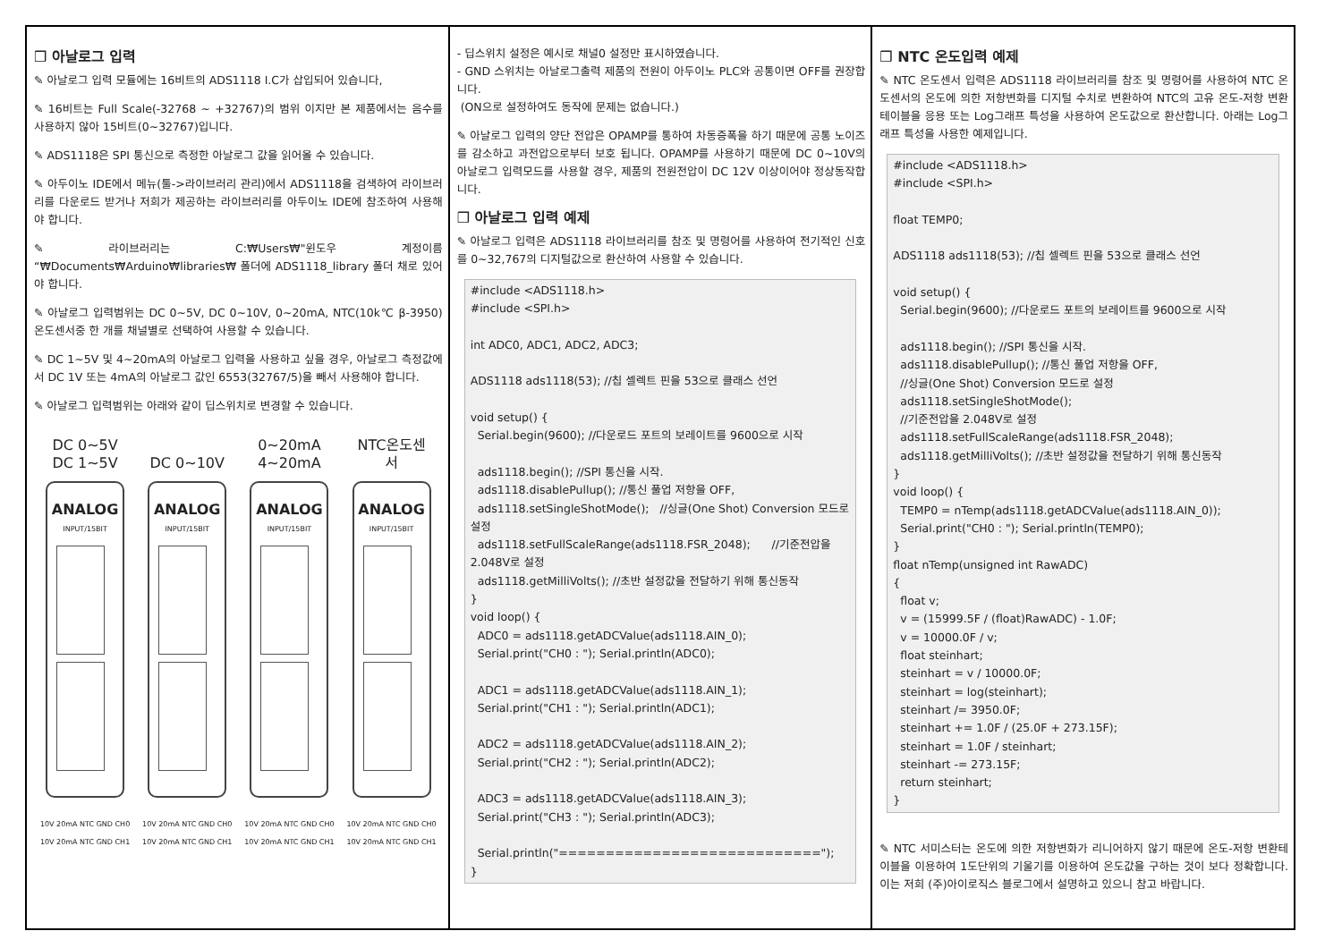❒ 아날로그 입력
✎ 아날로그 입력 모듈에는 16비트의 ADS1118 I.C가 삽입되어 있습니다,
✎ 16비트는 Full Scale(-32768 ~ +32767)의 범위 이지만 본 제품에서는 음수를 사용하지 않아 15비트(0~32767)입니다.
✎ ADS1118은 SPI 통신으로 측정한 아날로그 값을 읽어올 수 있습니다.
✎ 아두이노 IDE에서 메뉴(툴->라이브러리 관리)에서 ADS1118을 검색하여 라이브러리를 다운로드 받거나 저희가 제공하는 라이브러리를 아두이노 IDE에 참조하여 사용해야 합니다.
✎ 라이브러리는 C:₩Users₩"윈도우 계정이름 “₩Documents₩Arduino₩libraries₩ 폴더에 ADS1118_library 폴더 채로 있어야 합니다.
✎ 아날로그 입력범위는 DC 0~5V, DC 0~10V, 0~20mA, NTC(10k℃ β-3950) 온도센서중 한 개를 채널별로 선택하여 사용할 수 있습니다.
✎ DC 1~5V 및 4~20mA의 아날로그 입력을 사용하고 싶을 경우, 아날로그 측정값에서 DC 1V 또는 4mA의 아날로그 값인 6553(32767/5)을 빼서 사용해야 합니다.
✎ 아날로그 입력범위는 아래와 같이 딥스위치로 변경할 수 있습니다.
DC 0~5V
DC 1~5V
ANALOG
INPUT/15BIT
DC 0~10V
ANALOG
INPUT/15BIT
0~20mA
4~20mA
ANALOG
INPUT/15BIT
NTC온도센서
ANALOG
INPUT/15BIT
10V 20mA NTC GND CH0
10V 20mA NTC GND CH1
10V 20mA NTC GND CH0
10V 20mA NTC GND CH1
10V 20mA NTC GND CH0
10V 20mA NTC GND CH1
10V 20mA NTC GND CH0
10V 20mA NTC GND CH1
- 딥스위치 설정은 예시로 채널0 설정만 표시하였습니다.
- GND 스위치는 아날로그출력 제품의 전원이 아두이노 PLC와 공통이면 OFF를 권장합니다.
(ON으로 설정하여도 동작에 문제는 없습니다.)
✎ 아날로그 입력의 양단 전압은 OPAMP를 통하여 차동증폭을 하기 때문에 공통 노이즈를 감소하고 과전압으로부터 보호 됩니다. OPAMP를 사용하기 때문에 DC 0~10V의 아날로그 입력모드를 사용할 경우, 제품의 전원전압이 DC 12V 이상이어야 정상동작합니다.
❒ 아날로그 입력 예제
✎ 아날로그 입력은 ADS1118 라이브러리를 참조 및 명령어를 사용하여 전기적인 신호를 0~32,767의 디지털값으로 환산하여 사용할 수 있습니다.
#include <ADS1118.h>
#include <SPI.h>

int ADC0, ADC1, ADC2, ADC3;

ADS1118 ads1118(53); //칩 셀렉트 핀을 53으로 클래스 선언

void setup() {
  Serial.begin(9600); //다운로드 포트의 보레이트를 9600으로 시작

  ads1118.begin(); //SPI 통신을 시작.
  ads1118.disablePullup(); //통신 풀업 저항을 OFF,
  ads1118.setSingleShotMode();   //싱글(One Shot) Conversion 모드로 설정
  ads1118.setFullScaleRange(ads1118.FSR_2048);      //기준전압을 2.048V로 설정
  ads1118.getMilliVolts(); //초반 설정값을 전달하기 위해 통신동작
}
void loop() {
  ADC0 = ads1118.getADCValue(ads1118.AIN_0);
  Serial.print("CH0 : "); Serial.println(ADC0);

  ADC1 = ads1118.getADCValue(ads1118.AIN_1);
  Serial.print("CH1 : "); Serial.println(ADC1);

  ADC2 = ads1118.getADCValue(ads1118.AIN_2);
  Serial.print("CH2 : "); Serial.println(ADC2);

  ADC3 = ads1118.getADCValue(ads1118.AIN_3);
  Serial.print("CH3 : "); Serial.println(ADC3);

  Serial.println("============================");
}
❒ NTC 온도입력 예제
✎ NTC 온도센서 입력은 ADS1118 라이브러리를 참조 및 명령어를 사용하여 NTC 온도센서의 온도에 의한 저항변화를 디지털 수치로 변환하여 NTC의 고유 온도-저항 변환 테이블을 응용 또는 Log그래프 특성을 사용하여 온도값으로 환산합니다. 아래는 Log그래프 특성을 사용한 예제입니다.
#include <ADS1118.h>
#include <SPI.h>

float TEMP0;

ADS1118 ads1118(53); //칩 셀렉트 핀을 53으로 클래스 선언

void setup() {
  Serial.begin(9600); //다운로드 포트의 보레이트를 9600으로 시작

  ads1118.begin(); //SPI 통신을 시작.
  ads1118.disablePullup(); //통신 풀업 저항을 OFF,
  //싱글(One Shot) Conversion 모드로 설정
  ads1118.setSingleShotMode();
  //기준전압을 2.048V로 설정
  ads1118.setFullScaleRange(ads1118.FSR_2048);
  ads1118.getMilliVolts(); //초반 설정값을 전달하기 위해 통신동작
}
void loop() {
  TEMP0 = nTemp(ads1118.getADCValue(ads1118.AIN_0));
  Serial.print("CH0 : "); Serial.println(TEMP0);
}
float nTemp(unsigned int RawADC)
{
  float v;
  v = (15999.5F / (float)RawADC) - 1.0F;
  v = 10000.0F / v;
  float steinhart;
  steinhart = v / 10000.0F;
  steinhart = log(steinhart);
  steinhart /= 3950.0F;
  steinhart += 1.0F / (25.0F + 273.15F);
  steinhart = 1.0F / steinhart;
  steinhart -= 273.15F;
  return steinhart;
}
✎ NTC 서미스터는 온도에 의한 저항변화가 리니어하지 않기 때문에 온도-저항 변환테이블을 이용하여 1도단위의 기울기를 이용하여 온도값을 구하는 것이 보다 정확합니다. 이는 저희 (주)아이로직스 블로그에서 설명하고 있으니 참고 바랍니다.